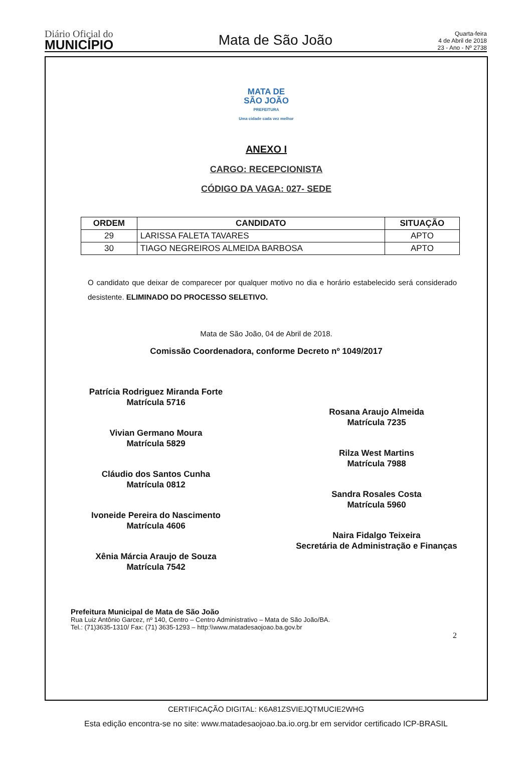Diário Oficial do
MUNICÍPIO
Mata de São João
Quarta-feira
4 de Abril de 2018
23 - Ano - Nº 2738
MATA DE
SÃO JOÃO
PREFEITURA
Uma cidade cada vez melhor
ANEXO I
CARGO: RECEPCIONISTA
CÓDIGO DA VAGA: 027- SEDE
| ORDEM | CANDIDATO | SITUAÇÃO |
| --- | --- | --- |
| 29 | LARISSA FALETA TAVARES | APTO |
| 30 | TIAGO NEGREIROS ALMEIDA BARBOSA | APTO |
O candidato que deixar de comparecer por qualquer motivo no dia e horário estabelecido será considerado desistente. ELIMINADO DO PROCESSO SELETIVO.
Mata de São João, 04 de Abril de 2018.
Comissão Coordenadora, conforme Decreto nº 1049/2017
Patrícia Rodriguez Miranda Forte
Matrícula 5716
Vivian Germano Moura
Matrícula 5829
Cláudio dos Santos Cunha
Matrícula 0812
Ivoneide Pereira do Nascimento
Matrícula 4606
Xênia Márcia Araujo de Souza
Matrícula 7542
Rosana Araujo Almeida
Matrícula 7235
Rilza West Martins
Matrícula 7988
Sandra Rosales Costa
Matrícula 5960
Naira Fidalgo Teixeira
Secretária de Administração e Finanças
Prefeitura Municipal de Mata de São João
Rua Luiz Antônio Garcez, nº 140, Centro – Centro Administrativo – Mata de São João/BA.
Tel.: (71)3635-1310/ Fax: (71) 3635-1293 – http:\\www.matadesaojoao.ba.gov.br
2
CERTIFICAÇÃO DIGITAL: K6A81ZSVIEJQTMUCIE2WHG
Esta edição encontra-se no site: www.matadesaojoao.ba.io.org.br em servidor certificado ICP-BRASIL